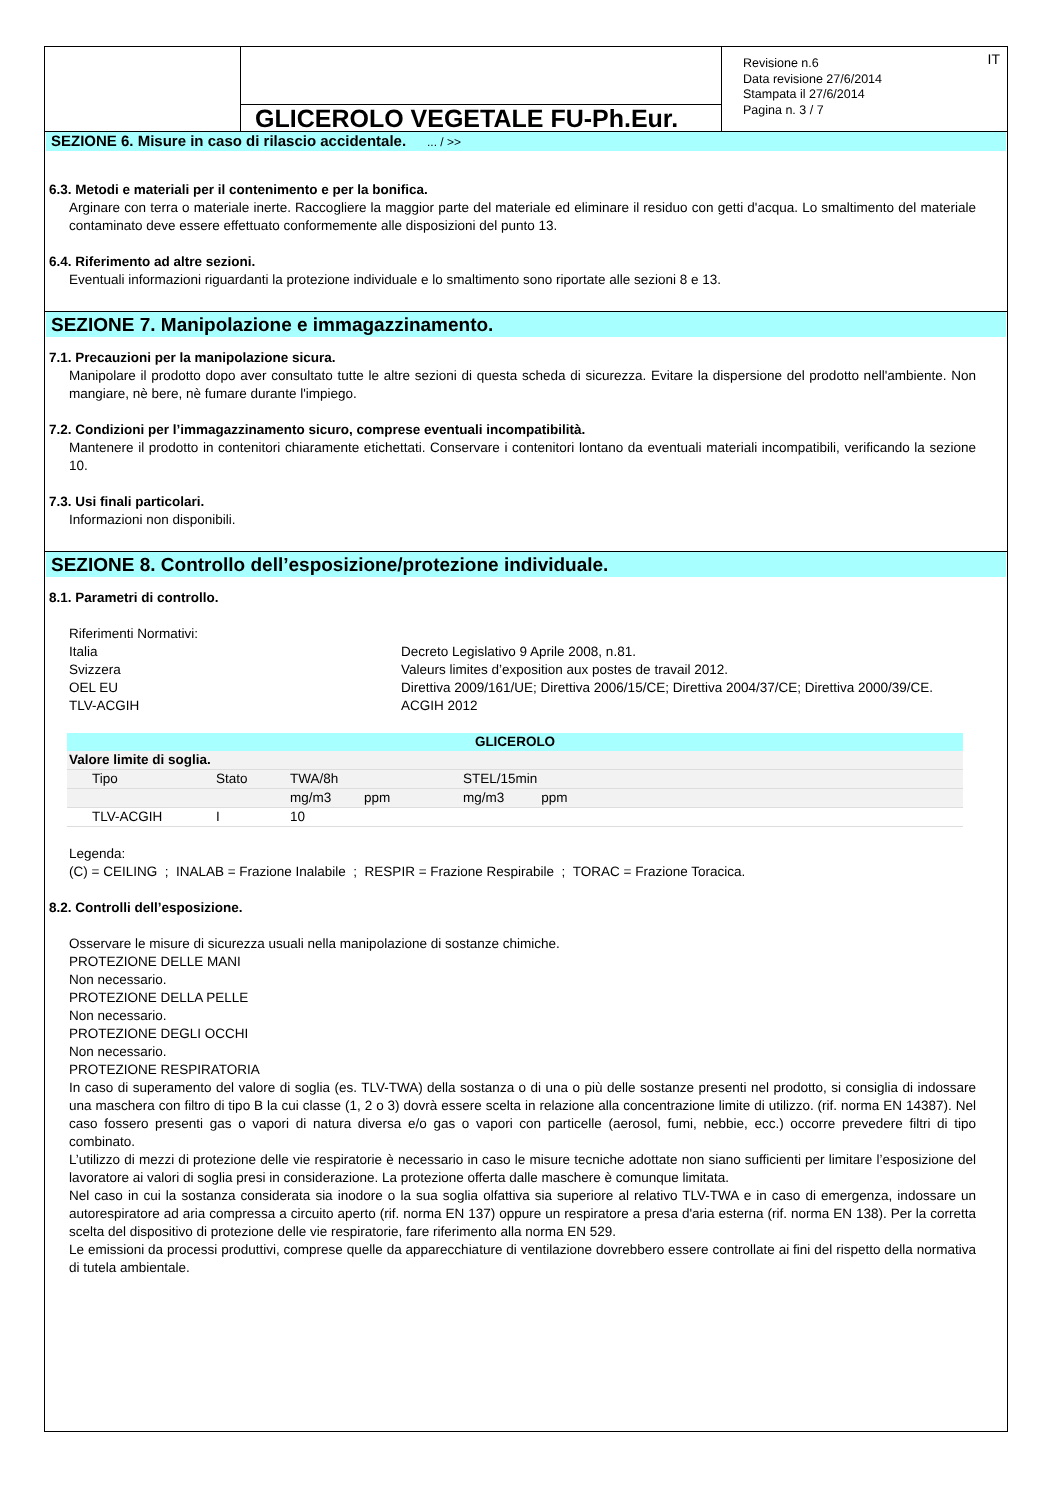GLICEROLO VEGETALE FU-Ph.Eur.
Revisione n.6
Data revisione 27/6/2014
Stampata il 27/6/2014
Pagina n. 3 / 7
IT
SEZIONE 6. Misure in caso di rilascio accidentale. ... / >>
6.3. Metodi e materiali per il contenimento e per la bonifica.
Arginare con terra o materiale inerte. Raccogliere la maggior parte del materiale ed eliminare il residuo con getti d'acqua. Lo smaltimento del materiale contaminato deve essere effettuato conformemente alle disposizioni del punto 13.
6.4. Riferimento ad altre sezioni.
Eventuali informazioni riguardanti la protezione individuale e lo smaltimento sono riportate alle sezioni 8 e 13.
SEZIONE 7. Manipolazione e immagazzinamento.
7.1. Precauzioni per la manipolazione sicura.
Manipolare il prodotto dopo aver consultato tutte le altre sezioni di questa scheda di sicurezza. Evitare la dispersione del prodotto nell'ambiente. Non mangiare, nè bere, nè fumare durante l'impiego.
7.2. Condizioni per l’immagazzinamento sicuro, comprese eventuali incompatibilità.
Mantenere il prodotto in contenitori chiaramente etichettati. Conservare i contenitori lontano da eventuali materiali incompatibili, verificando la sezione 10.
7.3. Usi finali particolari.
Informazioni non disponibili.
SEZIONE 8. Controllo dell’esposizione/protezione individuale.
8.1. Parametri di controllo.
Riferimenti Normativi:
Italia
Decreto Legislativo 9 Aprile 2008, n.81.
Svizzera
Valeurs limites d’exposition aux postes de travail 2012.
OEL EU
Direttiva 2009/161/UE; Direttiva 2006/15/CE; Direttiva 2004/37/CE; Direttiva 2000/39/CE.
TLV-ACGIH
ACGIH 2012
| GLICEROLO | | | | | | |
| --- | --- | --- | --- | --- | --- | --- |
| Valore limite di soglia. | | | | | | |
| Tipo | Stato | TWA/8h | | STEL/15min | | |
| | | mg/m3 | ppm | mg/m3 | ppm | |
| TLV-ACGIH | I | 10 | | | | |
Legenda:
(C) = CEILING ; INALAB = Frazione Inalabile ; RESPIR = Frazione Respirabile ; TORAC = Frazione Toracica.
8.2. Controlli dell’esposizione.
Osservare le misure di sicurezza usuali nella manipolazione di sostanze chimiche.
PROTEZIONE DELLE MANI
Non necessario.
PROTEZIONE DELLA PELLE
Non necessario.
PROTEZIONE DEGLI OCCHI
Non necessario.
PROTEZIONE RESPIRATORIA
In caso di superamento del valore di soglia (es. TLV-TWA) della sostanza o di una o più delle sostanze presenti nel prodotto, si consiglia di indossare una maschera con filtro di tipo B la cui classe (1, 2 o 3) dovrà essere scelta in relazione alla concentrazione limite di utilizzo. (rif. norma EN 14387). Nel caso fossero presenti gas o vapori di natura diversa e/o gas o vapori con particelle (aerosol, fumi, nebbie, ecc.) occorre prevedere filtri di tipo combinato.
L’utilizzo di mezzi di protezione delle vie respiratorie è necessario in caso le misure tecniche adottate non siano sufficienti per limitare l’esposizione del lavoratore ai valori di soglia presi in considerazione. La protezione offerta dalle maschere è comunque limitata.
Nel caso in cui la sostanza considerata sia inodore o la sua soglia olfattiva sia superiore al relativo TLV-TWA e in caso di emergenza, indossare un autorespiratore ad aria compressa a circuito aperto (rif. norma EN 137) oppure un respiratore a presa d'aria esterna (rif. norma EN 138). Per la corretta scelta del dispositivo di protezione delle vie respiratorie, fare riferimento alla norma EN 529.
Le emissioni da processi produttivi, comprese quelle da apparecchiature di ventilazione dovrebbero essere controllate ai fini del rispetto della normativa di tutela ambientale.